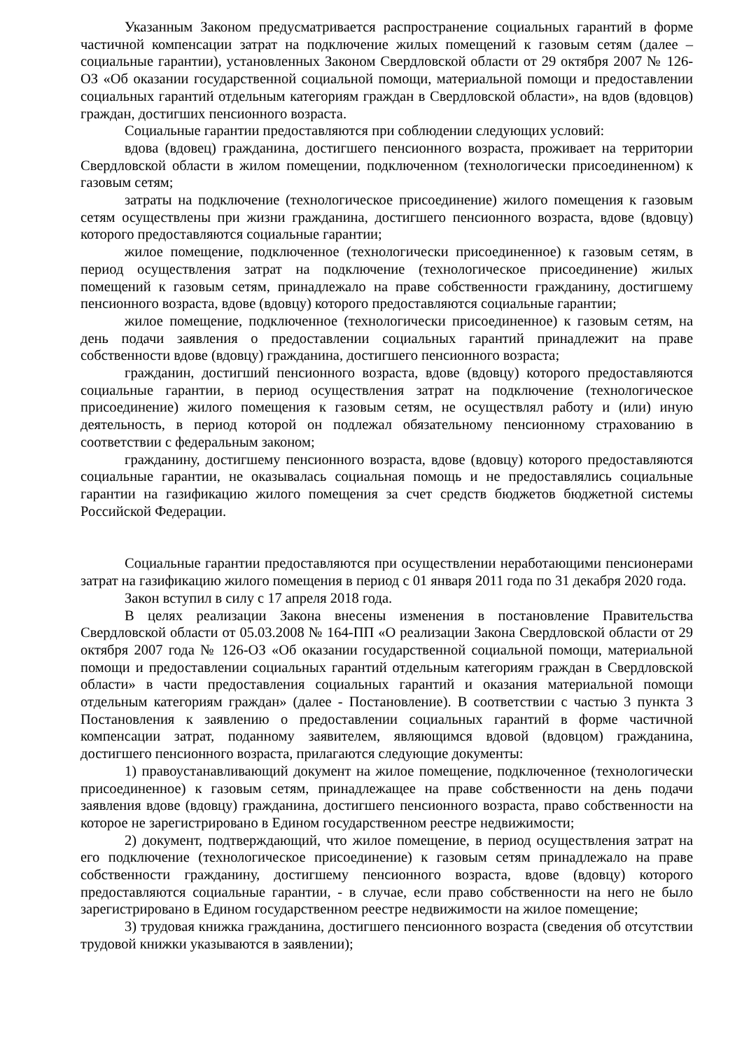Указанным Законом предусматривается распространение социальных гарантий в форме частичной компенсации затрат на подключение жилых помещений к газовым сетям (далее – социальные гарантии), установленных Законом Свердловской области от 29 октября 2007 № 126-ОЗ «Об оказании государственной социальной помощи, материальной помощи и предоставлении социальных гарантий отдельным категориям граждан в Свердловской области», на вдов (вдовцов) граждан, достигших пенсионного возраста.
Социальные гарантии предоставляются при соблюдении следующих условий:
вдова (вдовец) гражданина, достигшего пенсионного возраста, проживает на территории Свердловской области в жилом помещении, подключенном (технологически присоединенном) к газовым сетям;
затраты на подключение (технологическое присоединение) жилого помещения к газовым сетям осуществлены при жизни гражданина, достигшего пенсионного возраста, вдове (вдовцу) которого предоставляются социальные гарантии;
жилое помещение, подключенное (технологически присоединенное) к газовым сетям, в период осуществления затрат на подключение (технологическое присоединение) жилых помещений к газовым сетям, принадлежало на праве собственности гражданину, достигшему пенсионного возраста, вдове (вдовцу) которого предоставляются социальные гарантии;
жилое помещение, подключенное (технологически присоединенное) к газовым сетям, на день подачи заявления о предоставлении социальных гарантий принадлежит на праве собственности вдове (вдовцу) гражданина, достигшего пенсионного возраста;
гражданин, достигший пенсионного возраста, вдове (вдовцу) которого предоставляются социальные гарантии, в период осуществления затрат на подключение (технологическое присоединение) жилого помещения к газовым сетям, не осуществлял работу и (или) иную деятельность, в период которой он подлежал обязательному пенсионному страхованию в соответствии с федеральным законом;
гражданину, достигшему пенсионного возраста, вдове (вдовцу) которого предоставляются социальные гарантии, не оказывалась социальная помощь и не предоставлялись социальные гарантии на газификацию жилого помещения за счет средств бюджетов бюджетной системы Российской Федерации.
Социальные гарантии предоставляются при осуществлении неработающими пенсионерами затрат на газификацию жилого помещения в период с 01 января 2011 года по 31 декабря 2020 года.
Закон вступил в силу с 17 апреля 2018 года.
В целях реализации Закона внесены изменения в постановление Правительства Свердловской области от 05.03.2008 № 164-ПП «О реализации Закона Свердловской области от 29 октября 2007 года № 126-ОЗ «Об оказании государственной социальной помощи, материальной помощи и предоставлении социальных гарантий отдельным категориям граждан в Свердловской области» в части предоставления социальных гарантий и оказания материальной помощи отдельным категориям граждан» (далее - Постановление). В соответствии с частью 3 пункта 3 Постановления к заявлению о предоставлении социальных гарантий в форме частичной компенсации затрат, поданному заявителем, являющимся вдовой (вдовцом) гражданина, достигшего пенсионного возраста, прилагаются следующие документы:
1) правоустанавливающий документ на жилое помещение, подключенное (технологически присоединенное) к газовым сетям, принадлежащее на праве собственности на день подачи заявления вдове (вдовцу) гражданина, достигшего пенсионного возраста, право собственности на которое не зарегистрировано в Едином государственном реестре недвижимости;
2) документ, подтверждающий, что жилое помещение, в период осуществления затрат на его подключение (технологическое присоединение) к газовым сетям принадлежало на праве собственности гражданину, достигшему пенсионного возраста, вдове (вдовцу) которого предоставляются социальные гарантии, - в случае, если право собственности на него не было зарегистрировано в Едином государственном реестре недвижимости на жилое помещение;
3) трудовая книжка гражданина, достигшего пенсионного возраста (сведения об отсутствии трудовой книжки указываются в заявлении);